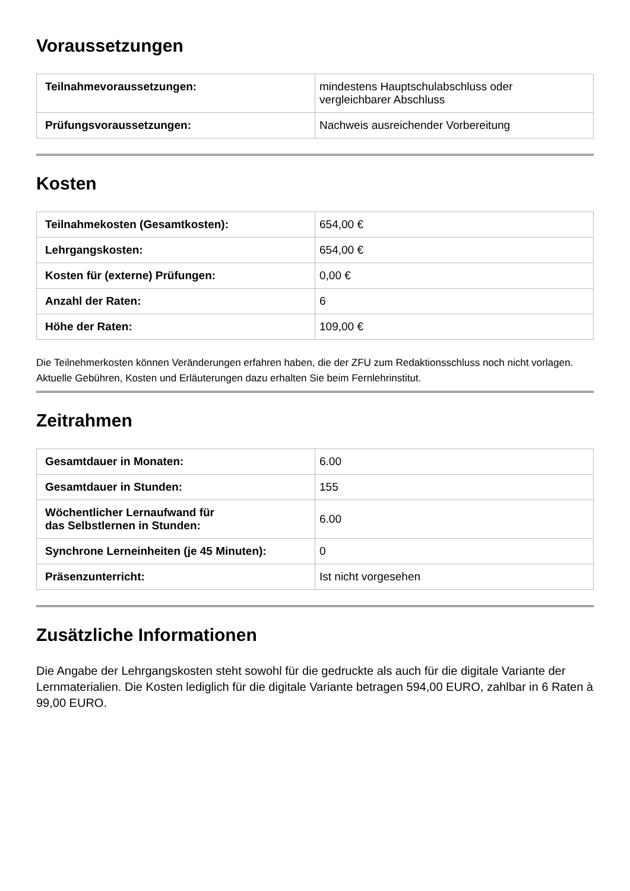Voraussetzungen
| Teilnahmevoraussetzungen: | mindestens Hauptschulabschluss oder vergleichbarer Abschluss |
| Prüfungsvoraussetzungen: | Nachweis ausreichender Vorbereitung |
Kosten
| Teilnahmekosten (Gesamtkosten): | 654,00 € |
| Lehrgangskosten: | 654,00 € |
| Kosten für (externe) Prüfungen: | 0,00 € |
| Anzahl der Raten: | 6 |
| Höhe der Raten: | 109,00 € |
Die Teilnehmerkosten können Veränderungen erfahren haben, die der ZFU zum Redaktionsschluss noch nicht vorlagen. Aktuelle Gebühren, Kosten und Erläuterungen dazu erhalten Sie beim Fernlehrinstitut.
Zeitrahmen
| Gesamtdauer in Monaten: | 6.00 |
| Gesamtdauer in Stunden: | 155 |
| Wöchentlicher Lernaufwand für das Selbstlernen in Stunden: | 6.00 |
| Synchrone Lerneinheiten (je 45 Minuten): | 0 |
| Präsenzunterricht: | Ist nicht vorgesehen |
Zusätzliche Informationen
Die Angabe der Lehrgangskosten steht sowohl für die gedruckte als auch für die digitale Variante der Lernmaterialien. Die Kosten lediglich für die digitale Variante betragen 594,00 EURO, zahlbar in 6 Raten à 99,00 EURO.